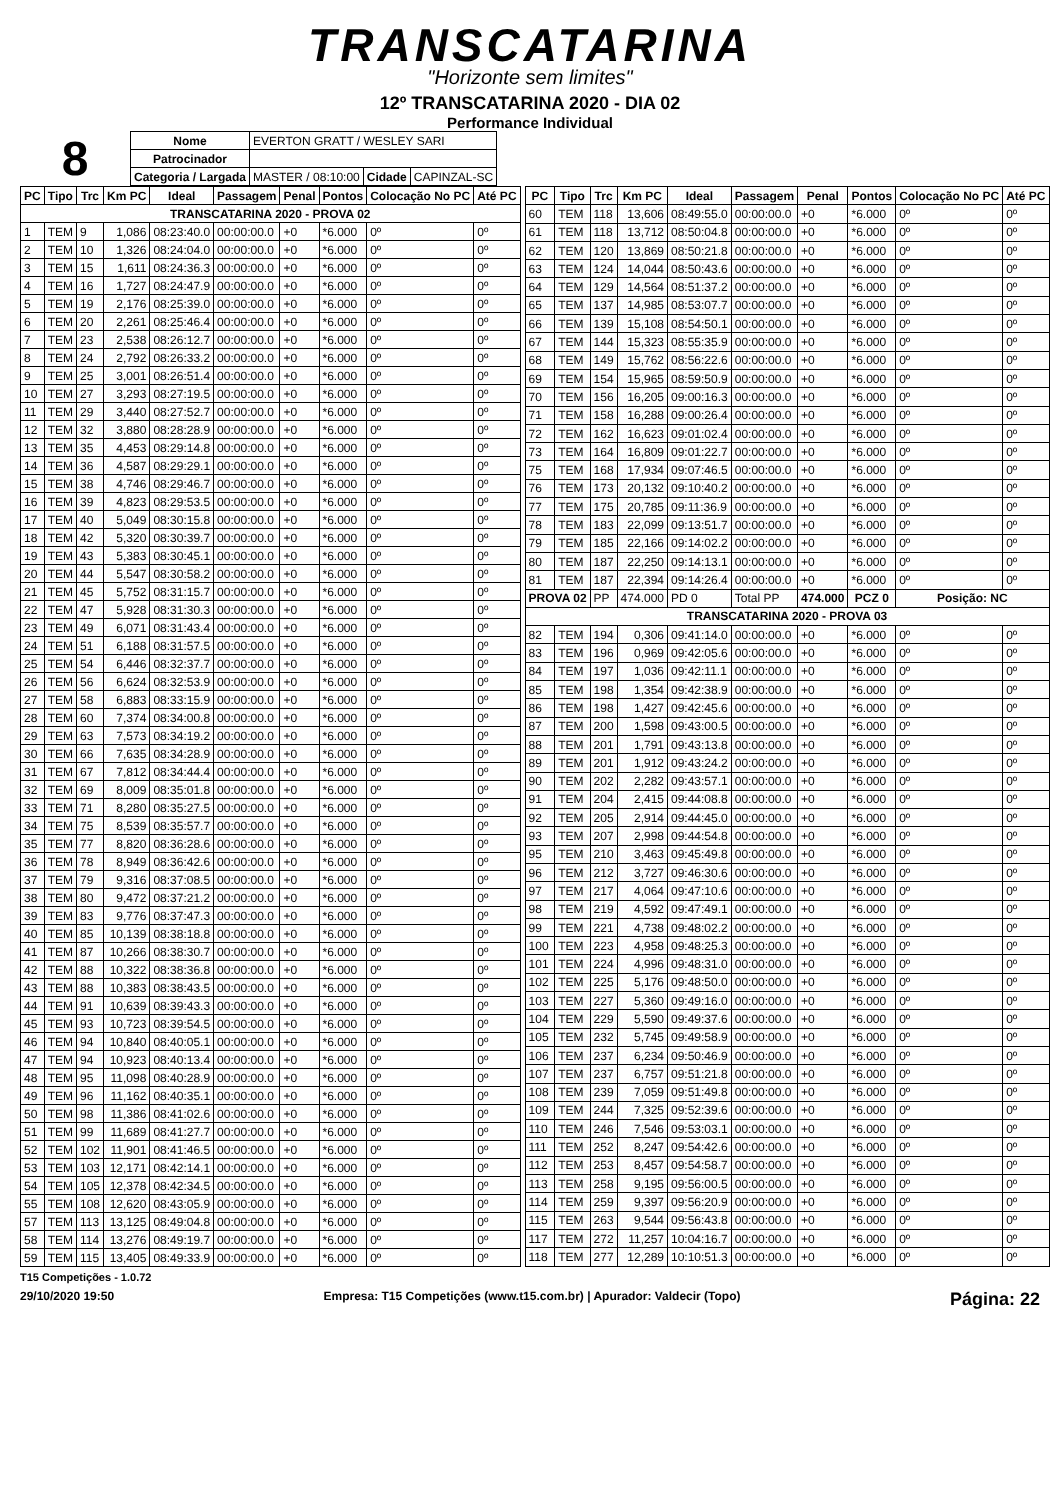TRANSCATARINA
"Horizonte sem limites"
12º TRANSCATARINA 2020 - DIA 02
Performance Individual
8
| Nome | EVERTON GRATT / WESLEY SARI | | |
| Patrocinador | | | |
| Categoria / Largada | MASTER / 08:10:00 | Cidade | CAPINZAL-SC |
| PC | Tipo | Trc | Km PC | Ideal | Passagem | Penal | Pontos | Colocação No PC | Até PC |
| --- | --- | --- | --- | --- | --- | --- | --- | --- | --- |
| TRANSCATARINA 2020 - PROVA 02 | | | | | | | | | |
| 1 | TEM | 9 | 1,086 | 08:23:40.0 | 00:00:00.0 | +0 | *6.000 | 0º | 0º |
| 2 | TEM | 10 | 1,326 | 08:24:04.0 | 00:00:00.0 | +0 | *6.000 | 0º | 0º |
| 3 | TEM | 15 | 1,611 | 08:24:36.3 | 00:00:00.0 | +0 | *6.000 | 0º | 0º |
| 4 | TEM | 16 | 1,727 | 08:24:47.9 | 00:00:00.0 | +0 | *6.000 | 0º | 0º |
| 5 | TEM | 19 | 2,176 | 08:25:39.0 | 00:00:00.0 | +0 | *6.000 | 0º | 0º |
| 6 | TEM | 20 | 2,261 | 08:25:46.4 | 00:00:00.0 | +0 | *6.000 | 0º | 0º |
| 7 | TEM | 23 | 2,538 | 08:26:12.7 | 00:00:00.0 | +0 | *6.000 | 0º | 0º |
| 8 | TEM | 24 | 2,792 | 08:26:33.2 | 00:00:00.0 | +0 | *6.000 | 0º | 0º |
| 9 | TEM | 25 | 3,001 | 08:26:51.4 | 00:00:00.0 | +0 | *6.000 | 0º | 0º |
| 10 | TEM | 27 | 3,293 | 08:27:19.5 | 00:00:00.0 | +0 | *6.000 | 0º | 0º |
| 11 | TEM | 29 | 3,440 | 08:27:52.7 | 00:00:00.0 | +0 | *6.000 | 0º | 0º |
| 12 | TEM | 32 | 3,880 | 08:28:28.9 | 00:00:00.0 | +0 | *6.000 | 0º | 0º |
| 13 | TEM | 35 | 4,453 | 08:29:14.8 | 00:00:00.0 | +0 | *6.000 | 0º | 0º |
| 14 | TEM | 36 | 4,587 | 08:29:29.1 | 00:00:00.0 | +0 | *6.000 | 0º | 0º |
| 15 | TEM | 38 | 4,746 | 08:29:46.7 | 00:00:00.0 | +0 | *6.000 | 0º | 0º |
| 16 | TEM | 39 | 4,823 | 08:29:53.5 | 00:00:00.0 | +0 | *6.000 | 0º | 0º |
| 17 | TEM | 40 | 5,049 | 08:30:15.8 | 00:00:00.0 | +0 | *6.000 | 0º | 0º |
| 18 | TEM | 42 | 5,320 | 08:30:39.7 | 00:00:00.0 | +0 | *6.000 | 0º | 0º |
| 19 | TEM | 43 | 5,383 | 08:30:45.1 | 00:00:00.0 | +0 | *6.000 | 0º | 0º |
| 20 | TEM | 44 | 5,547 | 08:30:58.2 | 00:00:00.0 | +0 | *6.000 | 0º | 0º |
| 21 | TEM | 45 | 5,752 | 08:31:15.7 | 00:00:00.0 | +0 | *6.000 | 0º | 0º |
| 22 | TEM | 47 | 5,928 | 08:31:30.3 | 00:00:00.0 | +0 | *6.000 | 0º | 0º |
| 23 | TEM | 49 | 6,071 | 08:31:43.4 | 00:00:00.0 | +0 | *6.000 | 0º | 0º |
| 24 | TEM | 51 | 6,188 | 08:31:57.5 | 00:00:00.0 | +0 | *6.000 | 0º | 0º |
| 25 | TEM | 54 | 6,446 | 08:32:37.7 | 00:00:00.0 | +0 | *6.000 | 0º | 0º |
| 26 | TEM | 56 | 6,624 | 08:32:53.9 | 00:00:00.0 | +0 | *6.000 | 0º | 0º |
| 27 | TEM | 58 | 6,883 | 08:33:15.9 | 00:00:00.0 | +0 | *6.000 | 0º | 0º |
| 28 | TEM | 60 | 7,374 | 08:34:00.8 | 00:00:00.0 | +0 | *6.000 | 0º | 0º |
| 29 | TEM | 63 | 7,573 | 08:34:19.2 | 00:00:00.0 | +0 | *6.000 | 0º | 0º |
| 30 | TEM | 66 | 7,635 | 08:34:28.9 | 00:00:00.0 | +0 | *6.000 | 0º | 0º |
| 31 | TEM | 67 | 7,812 | 08:34:44.4 | 00:00:00.0 | +0 | *6.000 | 0º | 0º |
| 32 | TEM | 69 | 8,009 | 08:35:01.8 | 00:00:00.0 | +0 | *6.000 | 0º | 0º |
| 33 | TEM | 71 | 8,280 | 08:35:27.5 | 00:00:00.0 | +0 | *6.000 | 0º | 0º |
| 34 | TEM | 75 | 8,539 | 08:35:57.7 | 00:00:00.0 | +0 | *6.000 | 0º | 0º |
| 35 | TEM | 77 | 8,820 | 08:36:28.6 | 00:00:00.0 | +0 | *6.000 | 0º | 0º |
| 36 | TEM | 78 | 8,949 | 08:36:42.6 | 00:00:00.0 | +0 | *6.000 | 0º | 0º |
| 37 | TEM | 79 | 9,316 | 08:37:08.5 | 00:00:00.0 | +0 | *6.000 | 0º | 0º |
| 38 | TEM | 80 | 9,472 | 08:37:21.2 | 00:00:00.0 | +0 | *6.000 | 0º | 0º |
| 39 | TEM | 83 | 9,776 | 08:37:47.3 | 00:00:00.0 | +0 | *6.000 | 0º | 0º |
| 40 | TEM | 85 | 10,139 | 08:38:18.8 | 00:00:00.0 | +0 | *6.000 | 0º | 0º |
| 41 | TEM | 87 | 10,266 | 08:38:30.7 | 00:00:00.0 | +0 | *6.000 | 0º | 0º |
| 42 | TEM | 88 | 10,322 | 08:38:36.8 | 00:00:00.0 | +0 | *6.000 | 0º | 0º |
| 43 | TEM | 88 | 10,383 | 08:38:43.5 | 00:00:00.0 | +0 | *6.000 | 0º | 0º |
| 44 | TEM | 91 | 10,639 | 08:39:43.3 | 00:00:00.0 | +0 | *6.000 | 0º | 0º |
| 45 | TEM | 93 | 10,723 | 08:39:54.5 | 00:00:00.0 | +0 | *6.000 | 0º | 0º |
| 46 | TEM | 94 | 10,840 | 08:40:05.1 | 00:00:00.0 | +0 | *6.000 | 0º | 0º |
| 47 | TEM | 94 | 10,923 | 08:40:13.4 | 00:00:00.0 | +0 | *6.000 | 0º | 0º |
| 48 | TEM | 95 | 11,098 | 08:40:28.9 | 00:00:00.0 | +0 | *6.000 | 0º | 0º |
| 49 | TEM | 96 | 11,162 | 08:40:35.1 | 00:00:00.0 | +0 | *6.000 | 0º | 0º |
| 50 | TEM | 98 | 11,386 | 08:41:02.6 | 00:00:00.0 | +0 | *6.000 | 0º | 0º |
| 51 | TEM | 99 | 11,689 | 08:41:27.7 | 00:00:00.0 | +0 | *6.000 | 0º | 0º |
| 52 | TEM | 102 | 11,901 | 08:41:46.5 | 00:00:00.0 | +0 | *6.000 | 0º | 0º |
| 53 | TEM | 103 | 12,171 | 08:42:14.1 | 00:00:00.0 | +0 | *6.000 | 0º | 0º |
| 54 | TEM | 105 | 12,378 | 08:42:34.5 | 00:00:00.0 | +0 | *6.000 | 0º | 0º |
| 55 | TEM | 108 | 12,620 | 08:43:05.9 | 00:00:00.0 | +0 | *6.000 | 0º | 0º |
| 57 | TEM | 113 | 13,125 | 08:49:04.8 | 00:00:00.0 | +0 | *6.000 | 0º | 0º |
| 58 | TEM | 114 | 13,276 | 08:49:19.7 | 00:00:00.0 | +0 | *6.000 | 0º | 0º |
| 59 | TEM | 115 | 13,405 | 08:49:33.9 | 00:00:00.0 | +0 | *6.000 | 0º | 0º |
| PC | Tipo | Trc | Km PC | Ideal | Passagem | Penal | Pontos | Colocação No PC | Até PC |
| --- | --- | --- | --- | --- | --- | --- | --- | --- | --- |
| 60 | TEM | 118 | 13,606 | 08:49:55.0 | 00:00:00.0 | +0 | *6.000 | 0º | 0º |
| 61 | TEM | 118 | 13,712 | 08:50:04.8 | 00:00:00.0 | +0 | *6.000 | 0º | 0º |
| 62 | TEM | 120 | 13,869 | 08:50:21.8 | 00:00:00.0 | +0 | *6.000 | 0º | 0º |
| 63 | TEM | 124 | 14,044 | 08:50:43.6 | 00:00:00.0 | +0 | *6.000 | 0º | 0º |
| 64 | TEM | 129 | 14,564 | 08:51:37.2 | 00:00:00.0 | +0 | *6.000 | 0º | 0º |
| 65 | TEM | 137 | 14,985 | 08:53:07.7 | 00:00:00.0 | +0 | *6.000 | 0º | 0º |
| 66 | TEM | 139 | 15,108 | 08:54:50.1 | 00:00:00.0 | +0 | *6.000 | 0º | 0º |
| 67 | TEM | 144 | 15,323 | 08:55:35.9 | 00:00:00.0 | +0 | *6.000 | 0º | 0º |
| 68 | TEM | 149 | 15,762 | 08:56:22.6 | 00:00:00.0 | +0 | *6.000 | 0º | 0º |
| 69 | TEM | 154 | 15,965 | 08:59:50.9 | 00:00:00.0 | +0 | *6.000 | 0º | 0º |
| 70 | TEM | 156 | 16,205 | 09:00:16.3 | 00:00:00.0 | +0 | *6.000 | 0º | 0º |
| 71 | TEM | 158 | 16,288 | 09:00:26.4 | 00:00:00.0 | +0 | *6.000 | 0º | 0º |
| 72 | TEM | 162 | 16,623 | 09:01:02.4 | 00:00:00.0 | +0 | *6.000 | 0º | 0º |
| 73 | TEM | 164 | 16,809 | 09:01:22.7 | 00:00:00.0 | +0 | *6.000 | 0º | 0º |
| 75 | TEM | 168 | 17,934 | 09:07:46.5 | 00:00:00.0 | +0 | *6.000 | 0º | 0º |
| 76 | TEM | 173 | 20,132 | 09:10:40.2 | 00:00:00.0 | +0 | *6.000 | 0º | 0º |
| 77 | TEM | 175 | 20,785 | 09:11:36.9 | 00:00:00.0 | +0 | *6.000 | 0º | 0º |
| 78 | TEM | 183 | 22,099 | 09:13:51.7 | 00:00:00.0 | +0 | *6.000 | 0º | 0º |
| 79 | TEM | 185 | 22,166 | 09:14:02.2 | 00:00:00.0 | +0 | *6.000 | 0º | 0º |
| 80 | TEM | 187 | 22,250 | 09:14:13.1 | 00:00:00.0 | +0 | *6.000 | 0º | 0º |
| 81 | TEM | 187 | 22,394 | 09:14:26.4 | 00:00:00.0 | +0 | *6.000 | 0º | 0º |
| PROVA 02 | | PP | 474.000 | PD 0 | Total PP | 474.000 | PCZ 0 | Posição: NC | |
| TRANSCATARINA 2020 - PROVA 03 | | | | | | | | | |
| 82 | TEM | 194 | 0,306 | 09:41:14.0 | 00:00:00.0 | +0 | *6.000 | 0º | 0º |
| 83 | TEM | 196 | 0,969 | 09:42:05.6 | 00:00:00.0 | +0 | *6.000 | 0º | 0º |
| 84 | TEM | 197 | 1,036 | 09:42:11.1 | 00:00:00.0 | +0 | *6.000 | 0º | 0º |
| 85 | TEM | 198 | 1,354 | 09:42:38.9 | 00:00:00.0 | +0 | *6.000 | 0º | 0º |
| 86 | TEM | 198 | 1,427 | 09:42:45.6 | 00:00:00.0 | +0 | *6.000 | 0º | 0º |
| 87 | TEM | 200 | 1,598 | 09:43:00.5 | 00:00:00.0 | +0 | *6.000 | 0º | 0º |
| 88 | TEM | 201 | 1,791 | 09:43:13.8 | 00:00:00.0 | +0 | *6.000 | 0º | 0º |
| 89 | TEM | 201 | 1,912 | 09:43:24.2 | 00:00:00.0 | +0 | *6.000 | 0º | 0º |
| 90 | TEM | 202 | 2,282 | 09:43:57.1 | 00:00:00.0 | +0 | *6.000 | 0º | 0º |
| 91 | TEM | 204 | 2,415 | 09:44:08.8 | 00:00:00.0 | +0 | *6.000 | 0º | 0º |
| 92 | TEM | 205 | 2,914 | 09:44:45.0 | 00:00:00.0 | +0 | *6.000 | 0º | 0º |
| 93 | TEM | 207 | 2,998 | 09:44:54.8 | 00:00:00.0 | +0 | *6.000 | 0º | 0º |
| 95 | TEM | 210 | 3,463 | 09:45:49.8 | 00:00:00.0 | +0 | *6.000 | 0º | 0º |
| 96 | TEM | 212 | 3,727 | 09:46:30.6 | 00:00:00.0 | +0 | *6.000 | 0º | 0º |
| 97 | TEM | 217 | 4,064 | 09:47:10.6 | 00:00:00.0 | +0 | *6.000 | 0º | 0º |
| 98 | TEM | 219 | 4,592 | 09:47:49.1 | 00:00:00.0 | +0 | *6.000 | 0º | 0º |
| 99 | TEM | 221 | 4,738 | 09:48:02.2 | 00:00:00.0 | +0 | *6.000 | 0º | 0º |
| 100 | TEM | 223 | 4,958 | 09:48:25.3 | 00:00:00.0 | +0 | *6.000 | 0º | 0º |
| 101 | TEM | 224 | 4,996 | 09:48:31.0 | 00:00:00.0 | +0 | *6.000 | 0º | 0º |
| 102 | TEM | 225 | 5,176 | 09:48:50.0 | 00:00:00.0 | +0 | *6.000 | 0º | 0º |
| 103 | TEM | 227 | 5,360 | 09:49:16.0 | 00:00:00.0 | +0 | *6.000 | 0º | 0º |
| 104 | TEM | 229 | 5,590 | 09:49:37.6 | 00:00:00.0 | +0 | *6.000 | 0º | 0º |
| 105 | TEM | 232 | 5,745 | 09:49:58.9 | 00:00:00.0 | +0 | *6.000 | 0º | 0º |
| 106 | TEM | 237 | 6,234 | 09:50:46.9 | 00:00:00.0 | +0 | *6.000 | 0º | 0º |
| 107 | TEM | 237 | 6,757 | 09:51:21.8 | 00:00:00.0 | +0 | *6.000 | 0º | 0º |
| 108 | TEM | 239 | 7,059 | 09:51:49.8 | 00:00:00.0 | +0 | *6.000 | 0º | 0º |
| 109 | TEM | 244 | 7,325 | 09:52:39.6 | 00:00:00.0 | +0 | *6.000 | 0º | 0º |
| 110 | TEM | 246 | 7,546 | 09:53:03.1 | 00:00:00.0 | +0 | *6.000 | 0º | 0º |
| 111 | TEM | 252 | 8,247 | 09:54:42.6 | 00:00:00.0 | +0 | *6.000 | 0º | 0º |
| 112 | TEM | 253 | 8,457 | 09:54:58.7 | 00:00:00.0 | +0 | *6.000 | 0º | 0º |
| 113 | TEM | 258 | 9,195 | 09:56:00.5 | 00:00:00.0 | +0 | *6.000 | 0º | 0º |
| 114 | TEM | 259 | 9,397 | 09:56:20.9 | 00:00:00.0 | +0 | *6.000 | 0º | 0º |
| 115 | TEM | 263 | 9,544 | 09:56:43.8 | 00:00:00.0 | +0 | *6.000 | 0º | 0º |
| 117 | TEM | 272 | 11,257 | 10:04:16.7 | 00:00:00.0 | +0 | *6.000 | 0º | 0º |
| 118 | TEM | 277 | 12,289 | 10:10:51.3 | 00:00:00.0 | +0 | *6.000 | 0º | 0º |
T15 Competições - 1.0.72
29/10/2020 19:50 Empresa: T15 Competições (www.t15.com.br) | Apurador: Valdecir (Topo) Página: 22